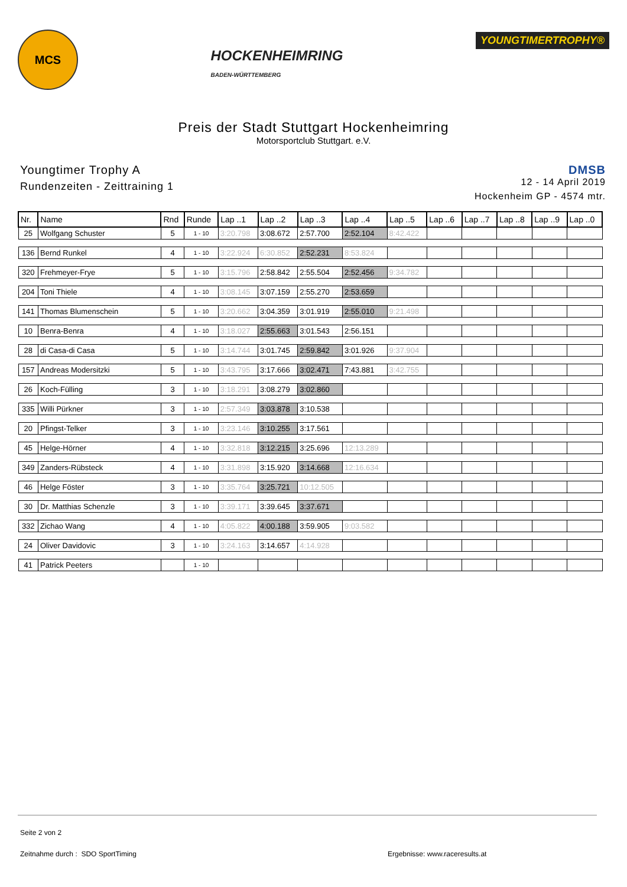MCS
HOCKENHEIMRING
BADEN-WÜRTTEMBERG
YOUNGTIMERTROPHY®
Preis der Stadt Stuttgart Hockenheimring
Motorsportclub Stuttgart. e.V.
Youngtimer Trophy A
Rundenzeiten - Zeittraining 1
DMSB
12 - 14 April 2019
Hockenheim GP - 4574 mtr.
| Nr. | Name | Rnd | Runde | Lap ..1 | Lap ..2 | Lap ..3 | Lap ..4 | Lap ..5 | Lap ..6 | Lap ..7 | Lap ..8 | Lap ..9 | Lap ..0 |
| --- | --- | --- | --- | --- | --- | --- | --- | --- | --- | --- | --- | --- | --- |
| 25 | Wolfgang Schuster | 5 | 1 - 10 | 3:20.798 | 3:08.672 | 2:57.700 | 2:52.104 | 8:42.422 | | | | | |
| 136 | Bernd Runkel | 4 | 1 - 10 | 3:22.924 | 6:30.852 | 2:52.231 | 8:53.824 | | | | | | |
| 320 | Frehmeyer-Frye | 5 | 1 - 10 | 3:15.796 | 2:58.842 | 2:55.504 | 2:52.456 | 9:34.782 | | | | | |
| 204 | Toni Thiele | 4 | 1 - 10 | 3:08.145 | 3:07.159 | 2:55.270 | 2:53.659 | | | | | | |
| 141 | Thomas Blumenschein | 5 | 1 - 10 | 3:20.662 | 3:04.359 | 3:01.919 | 2:55.010 | 9:21.498 | | | | | |
| 10 | Benra-Benra | 4 | 1 - 10 | 3:18.027 | 2:55.663 | 3:01.543 | 2:56.151 | | | | | | |
| 28 | di Casa-di Casa | 5 | 1 - 10 | 3:14.744 | 3:01.745 | 2:59.842 | 3:01.926 | 9:37.904 | | | | | |
| 157 | Andreas Modersitzki | 5 | 1 - 10 | 3:43.795 | 3:17.666 | 3:02.471 | 7:43.881 | 3:42.755 | | | | | |
| 26 | Koch-Fülling | 3 | 1 - 10 | 3:18.291 | 3:08.279 | 3:02.860 | | | | | | | |
| 335 | Willi Pürkner | 3 | 1 - 10 | 2:57.349 | 3:03.878 | 3:10.538 | | | | | | | |
| 20 | Pfingst-Telker | 3 | 1 - 10 | 3:23.146 | 3:10.255 | 3:17.561 | | | | | | | |
| 45 | Helge-Hörner | 4 | 1 - 10 | 3:32.818 | 3:12.215 | 3:25.696 | 12:13.289 | | | | | | |
| 349 | Zanders-Rübsteck | 4 | 1 - 10 | 3:31.898 | 3:15.920 | 3:14.668 | 12:16.634 | | | | | | |
| 46 | Helge Föster | 3 | 1 - 10 | 3:35.764 | 3:25.721 | 10:12.505 | | | | | | | |
| 30 | Dr. Matthias Schenzle | 3 | 1 - 10 | 3:39.171 | 3:39.645 | 3:37.671 | | | | | | | |
| 332 | Zichao Wang | 4 | 1 - 10 | 4:05.822 | 4:00.188 | 3:59.905 | 9:03.582 | | | | | | |
| 24 | Oliver Davidovic | 3 | 1 - 10 | 3:24.163 | 3:14.657 | 4:14.928 | | | | | | | |
| 41 | Patrick Peeters | | 1 - 10 | | | | | | | | | | |
Seite 2 von 2
Zeitnahme durch : SDO SportTiming Ergebnisse: www.raceresults.at